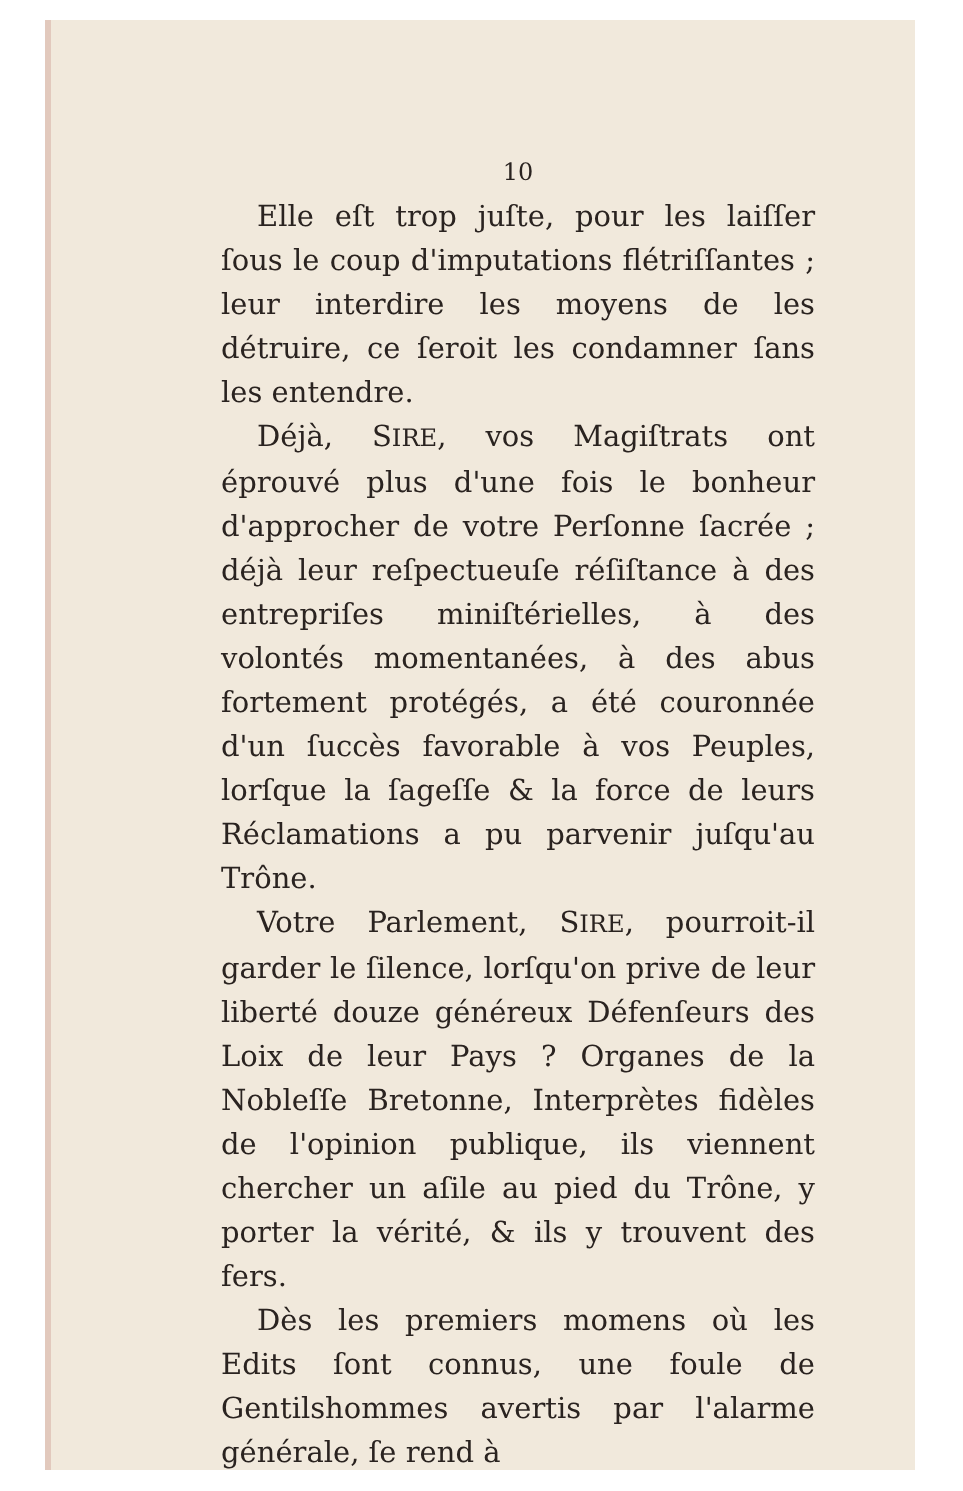10
Elle eſt trop juſte, pour les laiſſer ſous le coup d'imputations flétriſſantes ; leur interdire les moyens de les détruire, ce ſeroit les condamner ſans les entendre.
Déjà, SIRE, vos Magiſtrats ont éprouvé plus d'une fois le bonheur d'approcher de votre Perſonne ſacrée ; déjà leur reſpectueuſe réſiſtance à des entrepriſes miniſtérielles, à des volontés momentanées, à des abus fortement protégés, a été couronnée d'un ſuccès favorable à vos Peuples, lorſque la ſageſſe & la force de leurs Réclamations a pu parvenir juſqu'au Trône.
Votre Parlement, SIRE, pourroit-il garder le ſilence, lorſqu'on prive de leur liberté douze généreux Défenſeurs des Loix de leur Pays ? Organes de la Nobleſſe Bretonne, Interprètes fidèles de l'opinion publique, ils viennent chercher un aſile au pied du Trône, y porter la vérité, & ils y trouvent des fers.
Dès les premiers momens où les Edits ſont connus, une foule de Gentilshommes avertis par l'alarme générale, ſe rend à